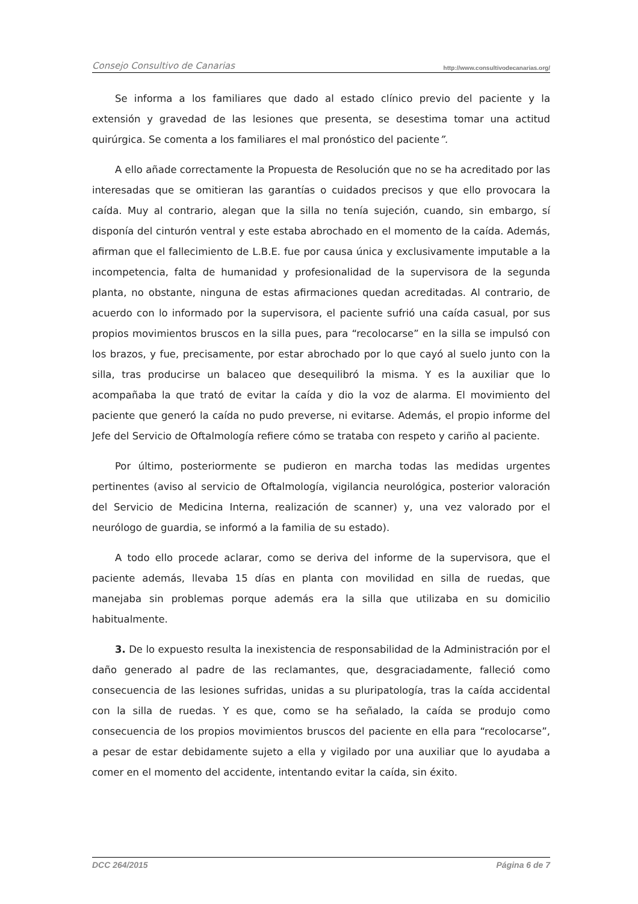Consejo Consultivo de Canarias http://www.consultivodecanarias.org/
Se informa a los familiares que dado al estado clínico previo del paciente y la extensión y gravedad de las lesiones que presenta, se desestima tomar una actitud quirúrgica. Se comenta a los familiares el mal pronóstico del paciente”.
A ello añade correctamente la Propuesta de Resolución que no se ha acreditado por las interesadas que se omitieran las garantías o cuidados precisos y que ello provocara la caída. Muy al contrario, alegan que la silla no tenía sujeción, cuando, sin embargo, sí disponía del cinturón ventral y este estaba abrochado en el momento de la caída. Además, afirman que el fallecimiento de L.B.E. fue por causa única y exclusivamente imputable a la incompetencia, falta de humanidad y profesionalidad de la supervisora de la segunda planta, no obstante, ninguna de estas afirmaciones quedan acreditadas. Al contrario, de acuerdo con lo informado por la supervisora, el paciente sufrió una caída casual, por sus propios movimientos bruscos en la silla pues, para “recolocarse” en la silla se impulsó con los brazos, y fue, precisamente, por estar abrochado por lo que cayó al suelo junto con la silla, tras producirse un balaceo que desequilibró la misma. Y es la auxiliar que lo acompañaba la que trató de evitar la caída y dio la voz de alarma. El movimiento del paciente que generó la caída no pudo preverse, ni evitarse. Además, el propio informe del Jefe del Servicio de Oftalmología refiere cómo se trataba con respeto y cariño al paciente.
Por último, posteriormente se pudieron en marcha todas las medidas urgentes pertinentes (aviso al servicio de Oftalmología, vigilancia neurológica, posterior valoración del Servicio de Medicina Interna, realización de scanner) y, una vez valorado por el neurólogo de guardia, se informó a la familia de su estado).
A todo ello procede aclarar, como se deriva del informe de la supervisora, que el paciente además, llevaba 15 días en planta con movilidad en silla de ruedas, que manejaba sin problemas porque además era la silla que utilizaba en su domicilio habitualmente.
3. De lo expuesto resulta la inexistencia de responsabilidad de la Administración por el daño generado al padre de las reclamantes, que, desgraciadamente, falleció como consecuencia de las lesiones sufridas, unidas a su pluripatología, tras la caída accidental con la silla de ruedas. Y es que, como se ha señalado, la caída se produjo como consecuencia de los propios movimientos bruscos del paciente en ella para “recolocarse”, a pesar de estar debidamente sujeto a ella y vigilado por una auxiliar que lo ayudaba a comer en el momento del accidente, intentando evitar la caída, sin éxito.
DCC 264/2015 Página 6 de 7